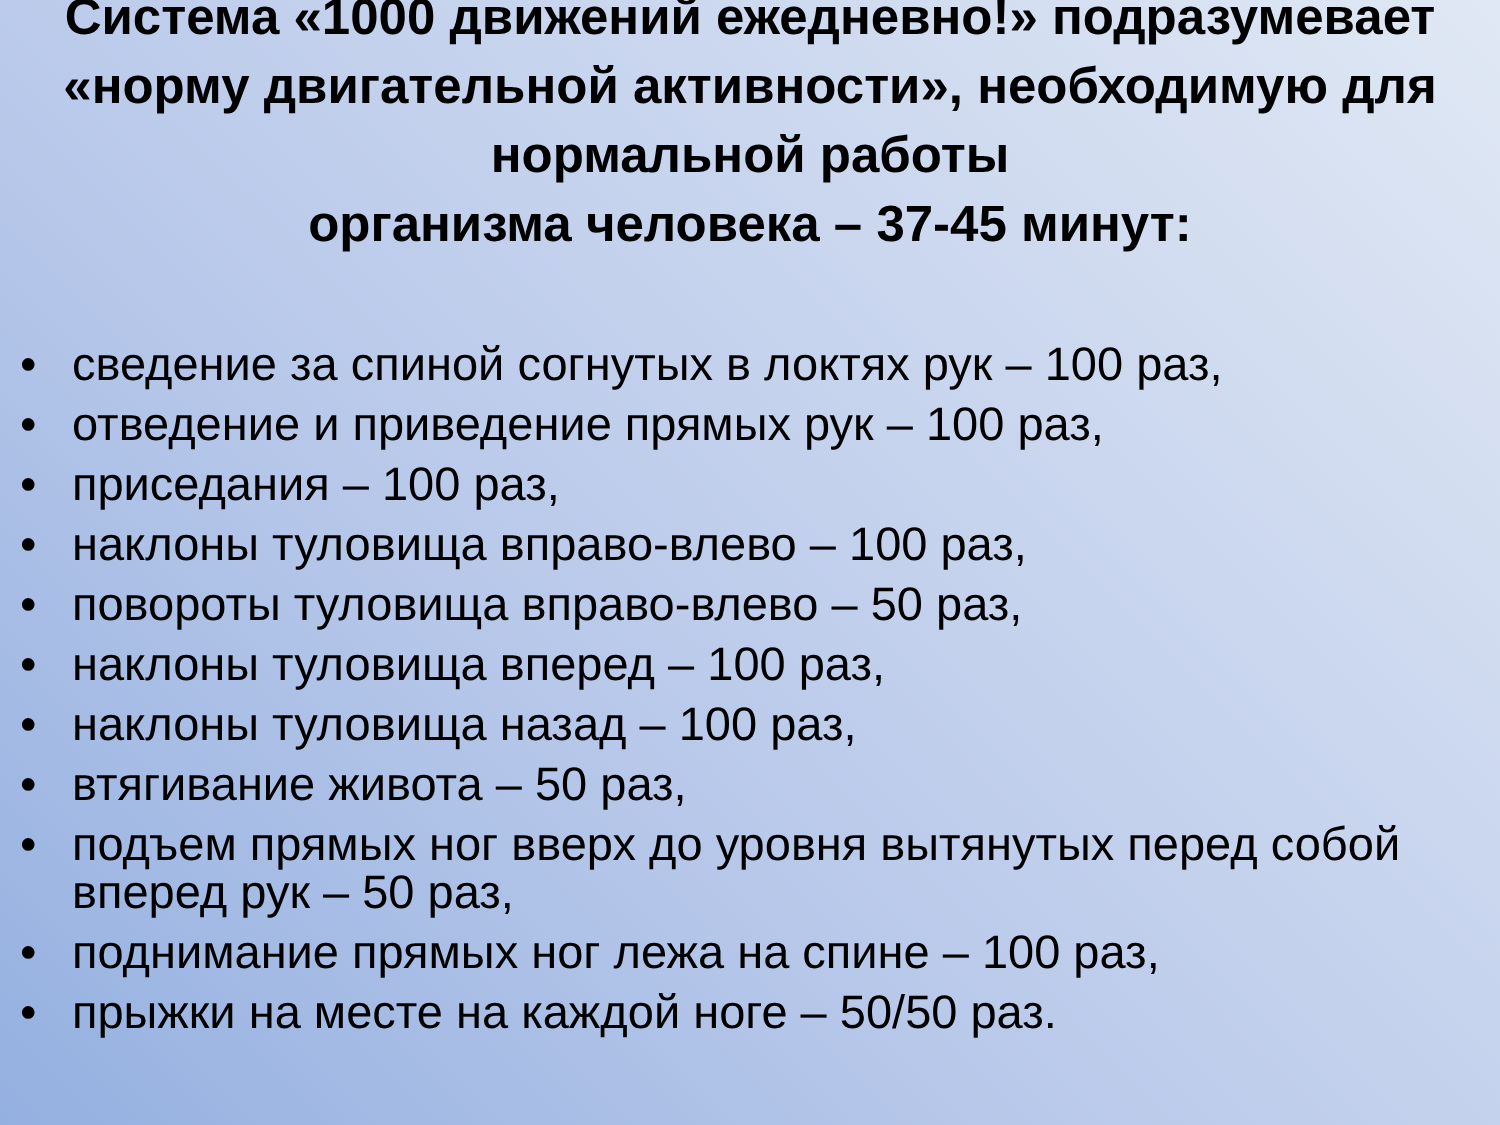Система «1000 движений ежедневно!» подразумевает «норму двигательной активности», необходимую для нормальной работы
организма человека – 37-45 минут:
• сведение за спиной согнутых в локтях рук – 100 раз,
• отведение и приведение прямых рук – 100 раз,
• приседания – 100 раз,
• наклоны туловища вправо-влево – 100 раз,
• повороты туловища вправо-влево – 50 раз,
• наклоны туловища вперед – 100 раз,
• наклоны туловища назад – 100 раз,
• втягивание живота – 50 раз,
• подъем прямых ног вверх до уровня вытянутых перед собой вперед рук – 50 раз,
• поднимание прямых ног лежа на спине – 100 раз,
• прыжки на месте на каждой ноге – 50/50 раз.